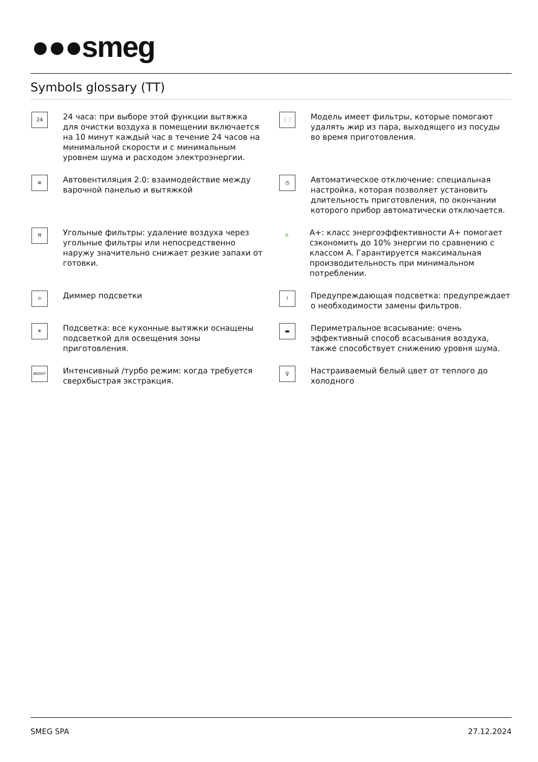●●●smeg
Symbols glossary (TT)
24
24 часа: при выборе этой функции вытяжка для очистки воздуха в помещении включается на 10 минут каждый час в течение 24 часов на минимальной скорости и с минимальным уровнем шума и расходом электроэнергии.
⋮⋮
Модель имеет фильтры, которые помогают удалять жир из пара, выходящего из посуды во время приготовления.
≋
Автовентиляция 2.0: взаимодействие между варочной панелью и вытяжкой
◷
Автоматическое отключение: специальная настройка, которая позволяет установить длительность приготовления, по окончании которого прибор автоматически отключается.
⇈
Угольные фильтры: удаление воздуха через угольные фильтры или непосредственно наружу значительно снижает резкие запахи от готовки.
A
A+: класс энергоэффективности A+ помогает сэкономить до 10% энергии по сравнению с классом A. Гарантируется максимальная производительность при минимальном потреблении.
☼
Диммер подсветки
!
Предупреждающая подсветка: предупреждает о необходимости замены фильтров.
☀
Подсветка: все кухонные вытяжки оснащены подсветкой для освещения зоны приготовления.
▬
Периметральное всасывание: очень эффективный способ всасывания воздуха, также способствует снижению уровня шума.
BOOST
Интенсивный /турбо режим: когда требуется сверхбыстрая экстракция.
♀
Настраиваемый белый цвет от теплого до холодного
SMEG SPA 27.12.2024